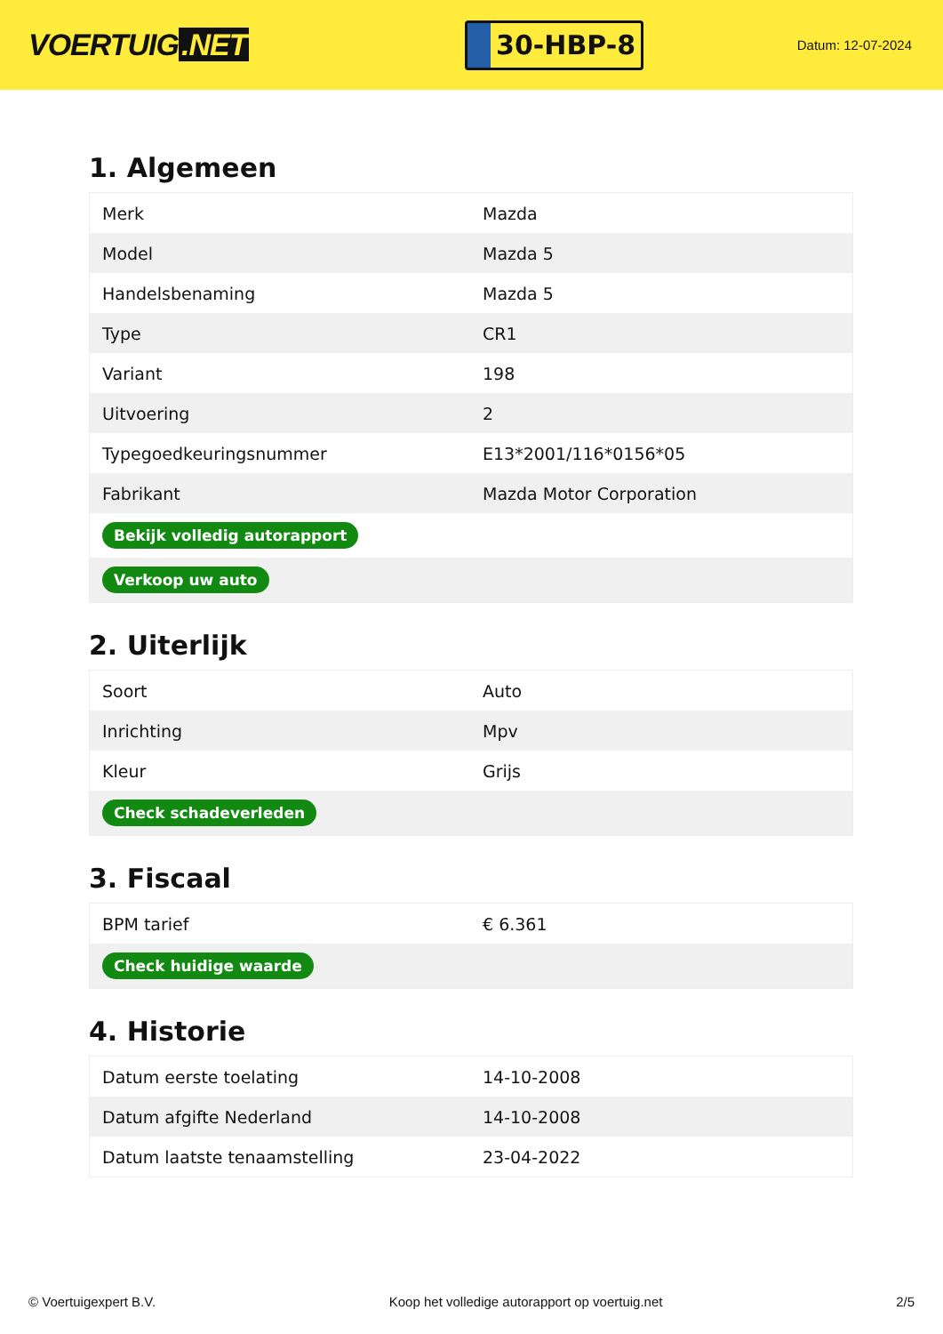VOERTUIG.NET
30-HBP-8
Datum: 12-07-2024
1. Algemeen
| Merk | Mazda |
| Model | Mazda 5 |
| Handelsbenaming | Mazda 5 |
| Type | CR1 |
| Variant | 198 |
| Uitvoering | 2 |
| Typegoedkeuringsnummer | E13*2001/116*0156*05 |
| Fabrikant | Mazda Motor Corporation |
| Bekijk volledig autorapport | |
| Verkoop uw auto | |
2. Uiterlijk
| Soort | Auto |
| Inrichting | Mpv |
| Kleur | Grijs |
| Check schadeverleden | |
3. Fiscaal
| BPM tarief | € 6.361 |
| Check huidige waarde | |
4. Historie
| Datum eerste toelating | 14-10-2008 |
| Datum afgifte Nederland | 14-10-2008 |
| Datum laatste tenaamstelling | 23-04-2022 |
© Voertuigexpert B.V. Koop het volledige autorapport op voertuig.net 2/5